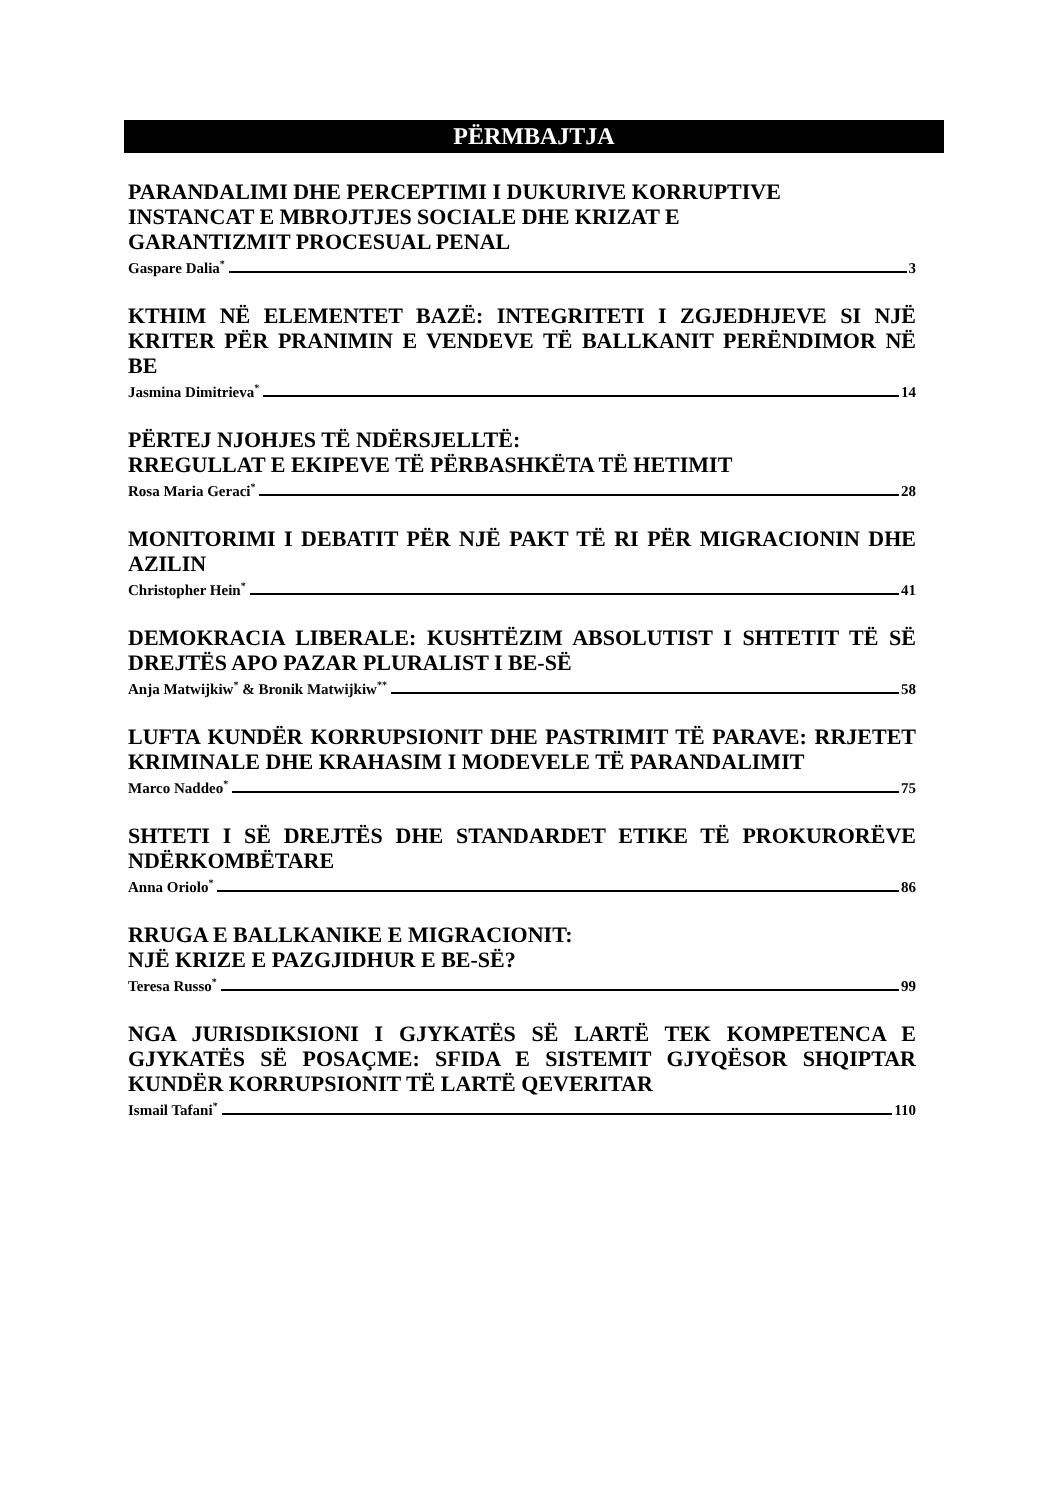PËRMBAJTJA
PARANDALIMI DHE PERCEPTIMI I DUKURIVE KORRUPTIVE
INSTANCAT E MBROJTJES SOCIALE DHE KRIZAT E
GARANTIZMIT PROCESUAL PENAL
Gaspare Dalia<sup>*</sup> 3
KTHIM NË ELEMENTET BAZË: INTEGRITETI I ZGJEDHJEVE SI NJË KRITER PËR PRANIMIN E VENDEVE TË BALLKANIT PERËNDIMOR NË BE
Jasmina Dimitrieva<sup>*</sup> 14
PËRTEJ NJOHJES TË NDËRSJELLTË:
RREGULLAT E EKIPEVE TË PËRBASHKËTA TË HETIMIT
Rosa Maria Geraci<sup>*</sup> 28
MONITORIMI I DEBATIT PËR NJË PAKT TË RI PËR MIGRACIONIN DHE AZILIN
Christopher Hein<sup>*</sup> 41
DEMOKRACIA LIBERALE: KUSHTËZIM ABSOLUTIST I SHTETIT TË SË DREJTËS APO PAZAR PLURALIST I BE-SË
Anja Matwijkiw<sup>*</sup> & Bronik Matwijkiw<sup>**</sup> 58
LUFTA KUNDËR KORRUPSIONIT DHE PASTRIMIT TË PARAVE: RRJETET KRIMINALE DHE KRAHASIM I MODEVELE TË PARANDALIMIT
Marco Naddeo<sup>*</sup> 75
SHTETI I SË DREJTËS DHE STANDARDET ETIKE TË PROKURORËVE NDËRKOMBËTARE
Anna Oriolo<sup>*</sup> 86
RRUGA E BALLKANIKE E MIGRACIONIT:
NJË KRIZE E PAZGJIDHUR E BE-SË?
Teresa Russo<sup>*</sup> 99
NGA JURISDIKSIONI I GJYKATËS SË LARTË TEK KOMPETENCA E GJYKATËS SË POSAÇME: SFIDA E SISTEMIT GJYQËSOR SHQIPTAR KUNDËR KORRUPSIONIT TË LARTË QEVERITAR
Ismail Tafani<sup>*</sup> 110